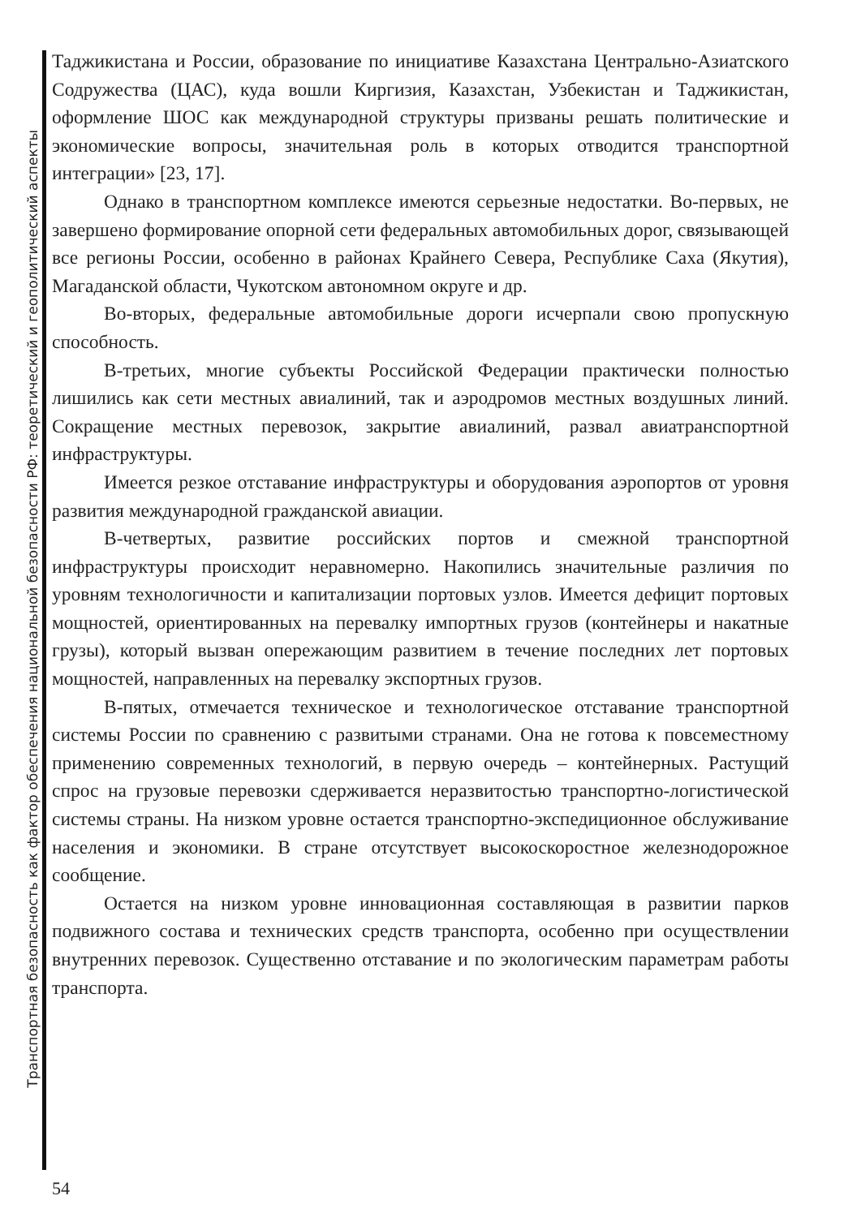Транспортная безопасность как фактор обеспечения национальной безопасности РФ: теоретический и геополитический аспекты
Таджикистана и России, образование по инициативе Казахстана Центрально-Азиатского Содружества (ЦАС), куда вошли Киргизия, Казахстан, Узбекистан и Таджикистан, оформление ШОС как международной структуры призваны решать политические и экономические вопросы, значительная роль в которых отводится транспортной интеграции» [23, 17].
Однако в транспортном комплексе имеются серьезные недостатки. Во-первых, не завершено формирование опорной сети федеральных автомобильных дорог, связывающей все регионы России, особенно в районах Крайнего Севера, Республике Саха (Якутия), Магаданской области, Чукотском автономном округе и др.
Во-вторых, федеральные автомобильные дороги исчерпали свою пропускную способность.
В-третьих, многие субъекты Российской Федерации практически полностью лишились как сети местных авиалиний, так и аэродромов местных воздушных линий. Сокращение местных перевозок, закрытие авиалиний, развал авиатранспортной инфраструктуры.
Имеется резкое отставание инфраструктуры и оборудования аэропортов от уровня развития международной гражданской авиации.
В-четвертых, развитие российских портов и смежной транспортной инфраструктуры происходит неравномерно. Накопились значительные различия по уровням технологичности и капитализации портовых узлов. Имеется дефицит портовых мощностей, ориентированных на перевалку импортных грузов (контейнеры и накатные грузы), который вызван опережающим развитием в течение последних лет портовых мощностей, направленных на перевалку экспортных грузов.
В-пятых, отмечается техническое и технологическое отставание транспортной системы России по сравнению с развитыми странами. Она не готова к повсеместному применению современных технологий, в первую очередь – контейнерных. Растущий спрос на грузовые перевозки сдерживается неразвитостью транспортно-логистической системы страны. На низком уровне остается транспортно-экспедиционное обслуживание населения и экономики. В стране отсутствует высокоскоростное железнодорожное сообщение.
Остается на низком уровне инновационная составляющая в развитии парков подвижного состава и технических средств транспорта, особенно при осуществлении внутренних перевозок. Существенно отставание и по экологическим параметрам работы транспорта.
54